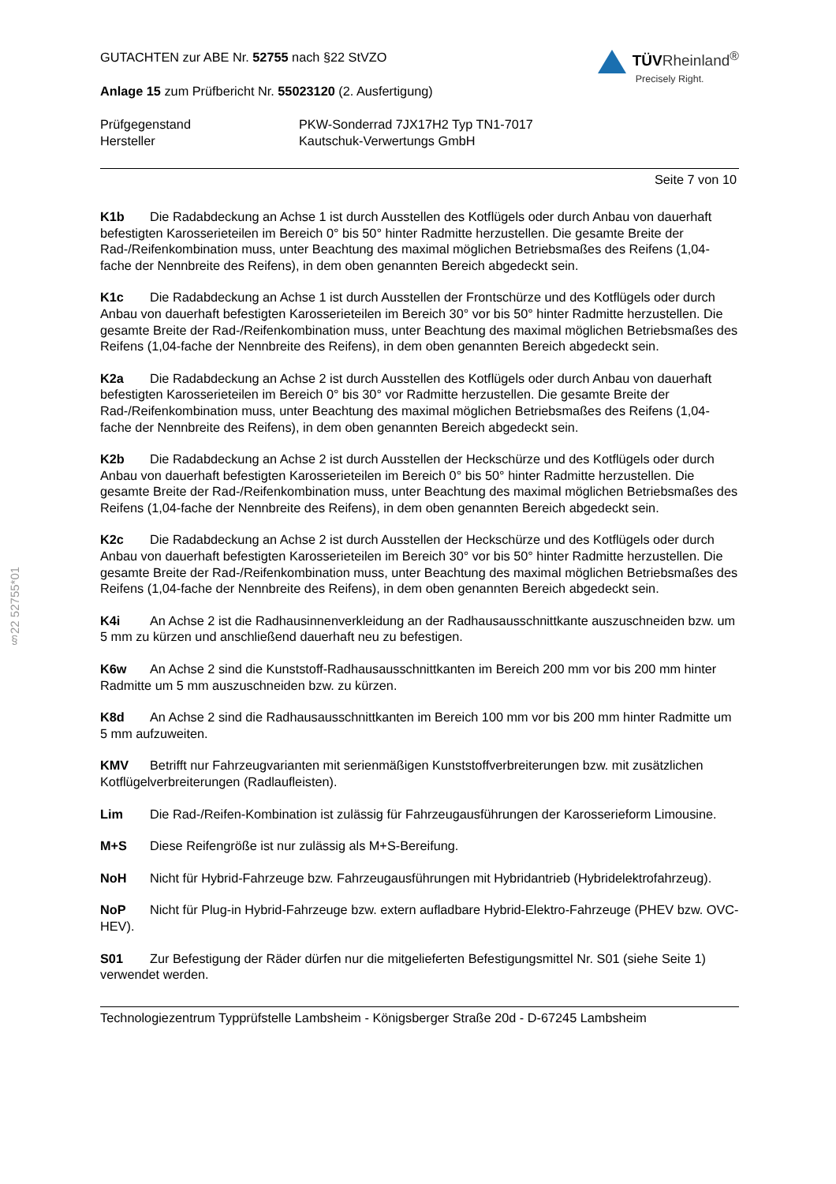§22 52755*01
GUTACHTEN zur ABE Nr. 52755 nach §22 StVZO
Anlage 15 zum Prüfbericht Nr. 55023120 (2. Ausfertigung)
TÜVRheinland<sup>®</sup>
Precisely Right.
Prüfgegenstand
Hersteller
PKW-Sonderrad 7JX17H2 Typ TN1-7017
Kautschuk-Verwertungs GmbH
Seite 7 von 10
K1b Die Radabdeckung an Achse 1 ist durch Ausstellen des Kotflügels oder durch Anbau von dauerhaft befestigten Karosserieteilen im Bereich 0° bis 50° hinter Radmitte herzustellen. Die gesamte Breite der Rad-/Reifenkombination muss, unter Beachtung des maximal möglichen Betriebsmaßes des Reifens (1,04-fache der Nennbreite des Reifens), in dem oben genannten Bereich abgedeckt sein.
K1c Die Radabdeckung an Achse 1 ist durch Ausstellen der Frontschürze und des Kotflügels oder durch Anbau von dauerhaft befestigten Karosserieteilen im Bereich 30° vor bis 50° hinter Radmitte herzustellen. Die gesamte Breite der Rad-/Reifenkombination muss, unter Beachtung des maximal möglichen Betriebsmaßes des Reifens (1,04-fache der Nennbreite des Reifens), in dem oben genannten Bereich abgedeckt sein.
K2a Die Radabdeckung an Achse 2 ist durch Ausstellen des Kotflügels oder durch Anbau von dauerhaft befestigten Karosserieteilen im Bereich 0° bis 30° vor Radmitte herzustellen. Die gesamte Breite der Rad-/Reifenkombination muss, unter Beachtung des maximal möglichen Betriebsmaßes des Reifens (1,04-fache der Nennbreite des Reifens), in dem oben genannten Bereich abgedeckt sein.
K2b Die Radabdeckung an Achse 2 ist durch Ausstellen der Heckschürze und des Kotflügels oder durch Anbau von dauerhaft befestigten Karosserieteilen im Bereich 0° bis 50° hinter Radmitte herzustellen. Die gesamte Breite der Rad-/Reifenkombination muss, unter Beachtung des maximal möglichen Betriebsmaßes des Reifens (1,04-fache der Nennbreite des Reifens), in dem oben genannten Bereich abgedeckt sein.
K2c Die Radabdeckung an Achse 2 ist durch Ausstellen der Heckschürze und des Kotflügels oder durch Anbau von dauerhaft befestigten Karosserieteilen im Bereich 30° vor bis 50° hinter Radmitte herzustellen. Die gesamte Breite der Rad-/Reifenkombination muss, unter Beachtung des maximal möglichen Betriebsmaßes des Reifens (1,04-fache der Nennbreite des Reifens), in dem oben genannten Bereich abgedeckt sein.
K4i An Achse 2 ist die Radhausinnenverkleidung an der Radhausausschnittkante auszuschneiden bzw. um 5 mm zu kürzen und anschließend dauerhaft neu zu befestigen.
K6w An Achse 2 sind die Kunststoff-Radhausausschnittkanten im Bereich 200 mm vor bis 200 mm hinter Radmitte um 5 mm auszuschneiden bzw. zu kürzen.
K8d An Achse 2 sind die Radhausausschnittkanten im Bereich 100 mm vor bis 200 mm hinter Radmitte um 5 mm aufzuweiten.
KMV Betrifft nur Fahrzeugvarianten mit serienmäßigen Kunststoffverbreiterungen bzw. mit zusätzlichen Kotflügelverbreiterungen (Radlaufleisten).
Lim Die Rad-/Reifen-Kombination ist zulässig für Fahrzeugausführungen der Karosserieform Limousine.
M+S Diese Reifengröße ist nur zulässig als M+S-Bereifung.
NoH Nicht für Hybrid-Fahrzeuge bzw. Fahrzeugausführungen mit Hybridantrieb (Hybridelektrofahrzeug).
NoP Nicht für Plug-in Hybrid-Fahrzeuge bzw. extern aufladbare Hybrid-Elektro-Fahrzeuge (PHEV bzw. OVC-HEV).
S01 Zur Befestigung der Räder dürfen nur die mitgelieferten Befestigungsmittel Nr. S01 (siehe Seite 1) verwendet werden.
Technologiezentrum Typprüfstelle Lambsheim - Königsberger Straße 20d - D-67245 Lambsheim